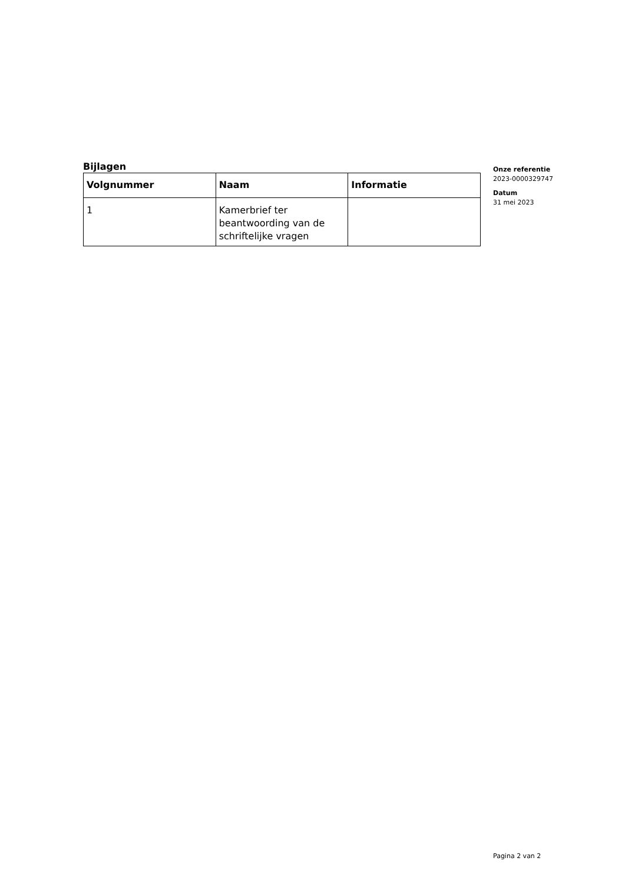Bijlagen
| Volgnummer | Naam | Informatie |
| --- | --- | --- |
| 1 | Kamerbrief ter beantwoording van de schriftelijke vragen | |
Onze referentie
2023-0000329747
Datum
31 mei 2023
Pagina 2 van 2